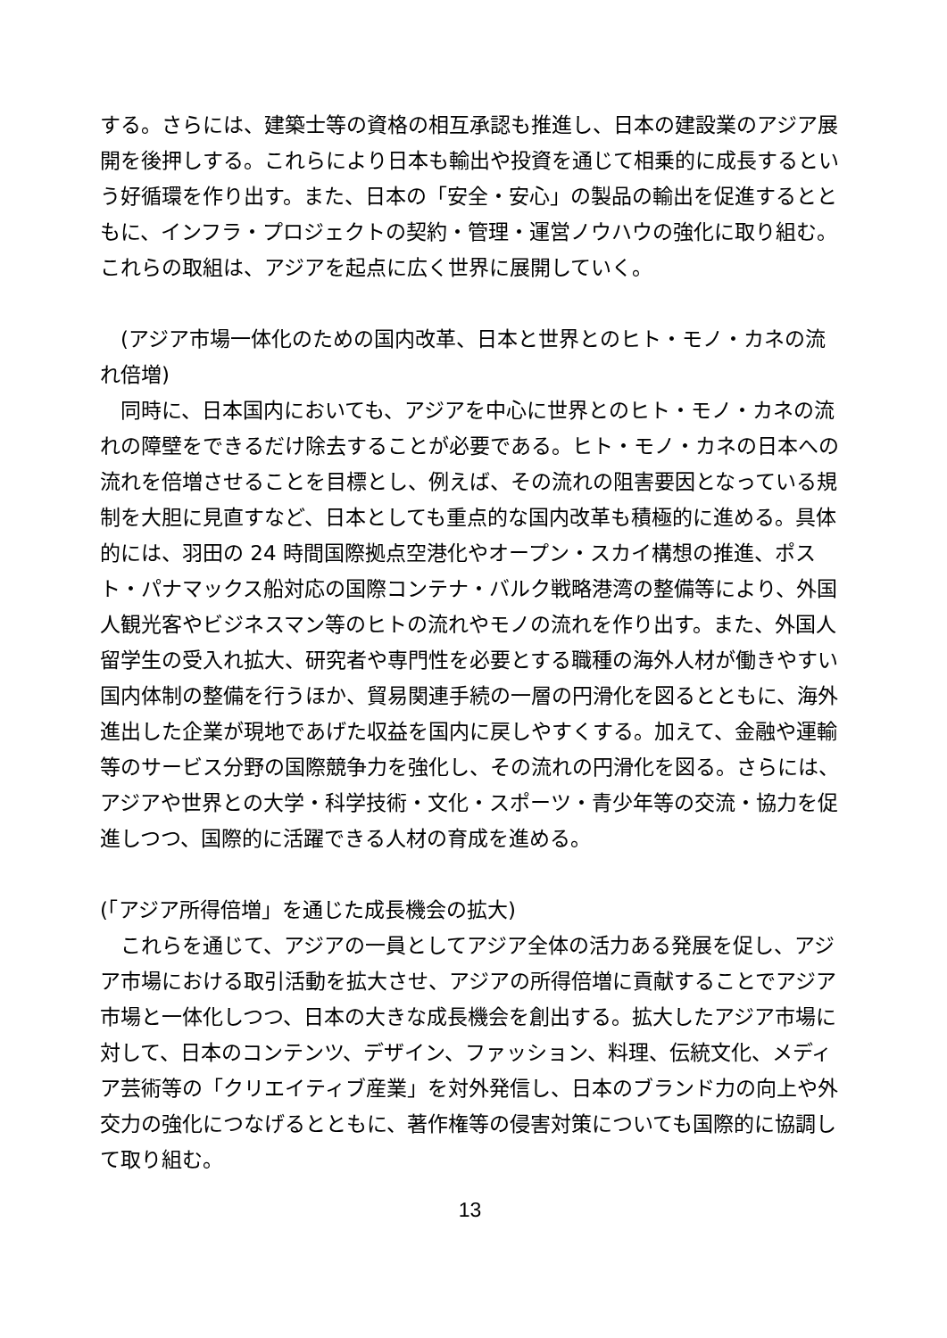する。さらには、建築士等の資格の相互承認も推進し、日本の建設業のアジア展開を後押しする。これらにより日本も輸出や投資を通じて相乗的に成長するという好循環を作り出す。また、日本の「安全・安心」の製品の輸出を促進するとともに、インフラ・プロジェクトの契約・管理・運営ノウハウの強化に取り組む。これらの取組は、アジアを起点に広く世界に展開していく。
　(アジア市場一体化のための国内改革、日本と世界とのヒト・モノ・カネの流れ倍増)
　同時に、日本国内においても、アジアを中心に世界とのヒト・モノ・カネの流れの障壁をできるだけ除去することが必要である。ヒト・モノ・カネの日本への流れを倍増させることを目標とし、例えば、その流れの阻害要因となっている規制を大胆に見直すなど、日本としても重点的な国内改革も積極的に進める。具体的には、羽田の 24 時間国際拠点空港化やオープン・スカイ構想の推進、ポスト・パナマックス船対応の国際コンテナ・バルク戦略港湾の整備等により、外国人観光客やビジネスマン等のヒトの流れやモノの流れを作り出す。また、外国人留学生の受入れ拡大、研究者や専門性を必要とする職種の海外人材が働きやすい国内体制の整備を行うほか、貿易関連手続の一層の円滑化を図るとともに、海外進出した企業が現地であげた収益を国内に戻しやすくする。加えて、金融や運輸等のサービス分野の国際競争力を強化し、その流れの円滑化を図る。さらには、アジアや世界との大学・科学技術・文化・スポーツ・青少年等の交流・協力を促進しつつ、国際的に活躍できる人材の育成を進める。
(「アジア所得倍増」を通じた成長機会の拡大)
　これらを通じて、アジアの一員としてアジア全体の活力ある発展を促し、アジア市場における取引活動を拡大させ、アジアの所得倍増に貢献することでアジア市場と一体化しつつ、日本の大きな成長機会を創出する。拡大したアジア市場に対して、日本のコンテンツ、デザイン、ファッション、料理、伝統文化、メディア芸術等の「クリエイティブ産業」を対外発信し、日本のブランド力の向上や外交力の強化につなげるとともに、著作権等の侵害対策についても国際的に協調して取り組む。
13